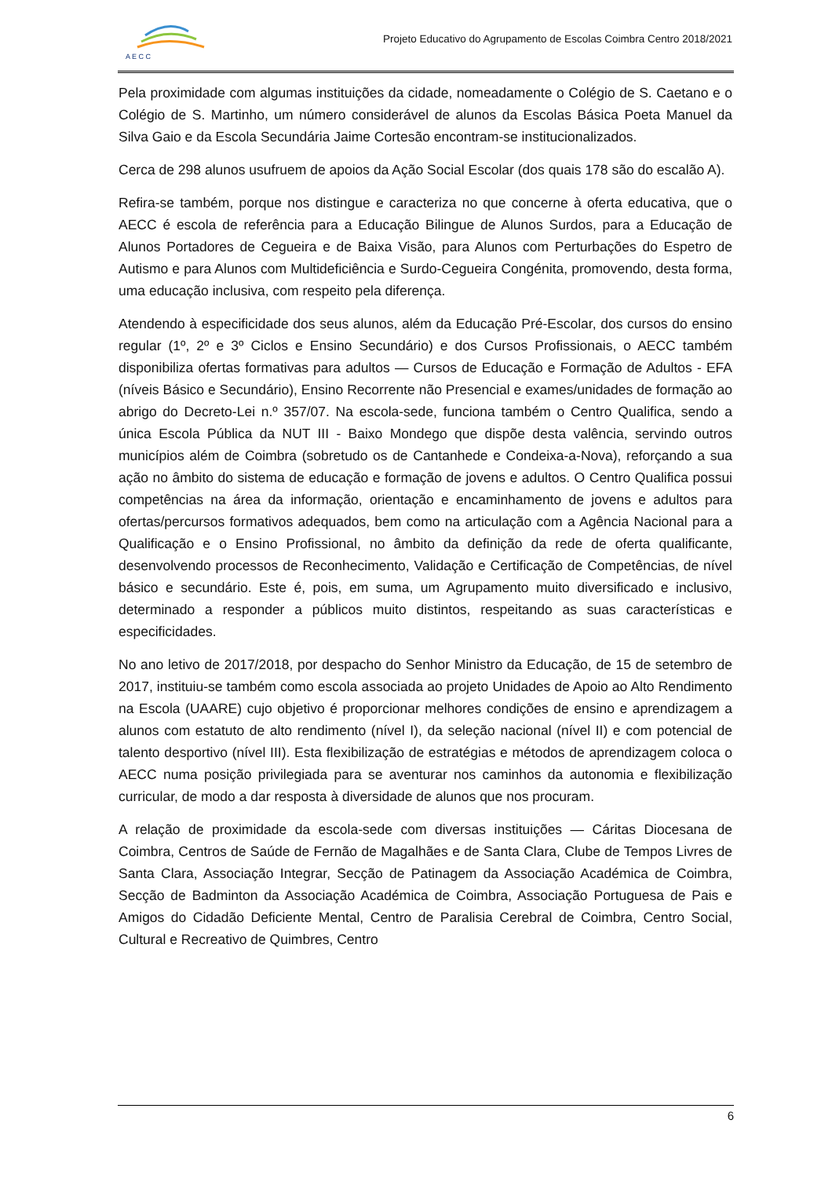A E C C
Projeto Educativo do Agrupamento de Escolas Coimbra Centro 2018/2021
Pela proximidade com algumas instituições da cidade, nomeadamente o Colégio de S. Caetano e o Colégio de S. Martinho, um número considerável de alunos da Escolas Básica Poeta Manuel da Silva Gaio e da Escola Secundária Jaime Cortesão encontram-se institucionalizados.
Cerca de 298 alunos usufruem de apoios da Ação Social Escolar (dos quais 178 são do escalão A).
Refira-se também, porque nos distingue e caracteriza no que concerne à oferta educativa, que o AECC é escola de referência para a Educação Bilingue de Alunos Surdos, para a Educação de Alunos Portadores de Cegueira e de Baixa Visão, para Alunos com Perturbações do Espetro de Autismo e para Alunos com Multideficiência e Surdo-Cegueira Congénita, promovendo, desta forma, uma educação inclusiva, com respeito pela diferença.
Atendendo à especificidade dos seus alunos, além da Educação Pré-Escolar, dos cursos do ensino regular (1º, 2º e 3º Ciclos e Ensino Secundário) e dos Cursos Profissionais, o AECC também disponibiliza ofertas formativas para adultos — Cursos de Educação e Formação de Adultos - EFA (níveis Básico e Secundário), Ensino Recorrente não Presencial e exames/unidades de formação ao abrigo do Decreto-Lei n.º 357/07. Na escola-sede, funciona também o Centro Qualifica, sendo a única Escola Pública da NUT III - Baixo Mondego que dispõe desta valência, servindo outros municípios além de Coimbra (sobretudo os de Cantanhede e Condeixa-a-Nova), reforçando a sua ação no âmbito do sistema de educação e formação de jovens e adultos. O Centro Qualifica possui competências na área da informação, orientação e encaminhamento de jovens e adultos para ofertas/percursos formativos adequados, bem como na articulação com a Agência Nacional para a Qualificação e o Ensino Profissional, no âmbito da definição da rede de oferta qualificante, desenvolvendo processos de Reconhecimento, Validação e Certificação de Competências, de nível básico e secundário. Este é, pois, em suma, um Agrupamento muito diversificado e inclusivo, determinado a responder a públicos muito distintos, respeitando as suas características e especificidades.
No ano letivo de 2017/2018, por despacho do Senhor Ministro da Educação, de 15 de setembro de 2017, instituiu-se também como escola associada ao projeto Unidades de Apoio ao Alto Rendimento na Escola (UAARE) cujo objetivo é proporcionar melhores condições de ensino e aprendizagem a alunos com estatuto de alto rendimento (nível I), da seleção nacional (nível II) e com potencial de talento desportivo (nível III). Esta flexibilização de estratégias e métodos de aprendizagem coloca o AECC numa posição privilegiada para se aventurar nos caminhos da autonomia e flexibilização curricular, de modo a dar resposta à diversidade de alunos que nos procuram.
A relação de proximidade da escola-sede com diversas instituições — Cáritas Diocesana de Coimbra, Centros de Saúde de Fernão de Magalhães e de Santa Clara, Clube de Tempos Livres de Santa Clara, Associação Integrar, Secção de Patinagem da Associação Académica de Coimbra, Secção de Badminton da Associação Académica de Coimbra, Associação Portuguesa de Pais e Amigos do Cidadão Deficiente Mental, Centro de Paralisia Cerebral de Coimbra, Centro Social, Cultural e Recreativo de Quimbres, Centro
6